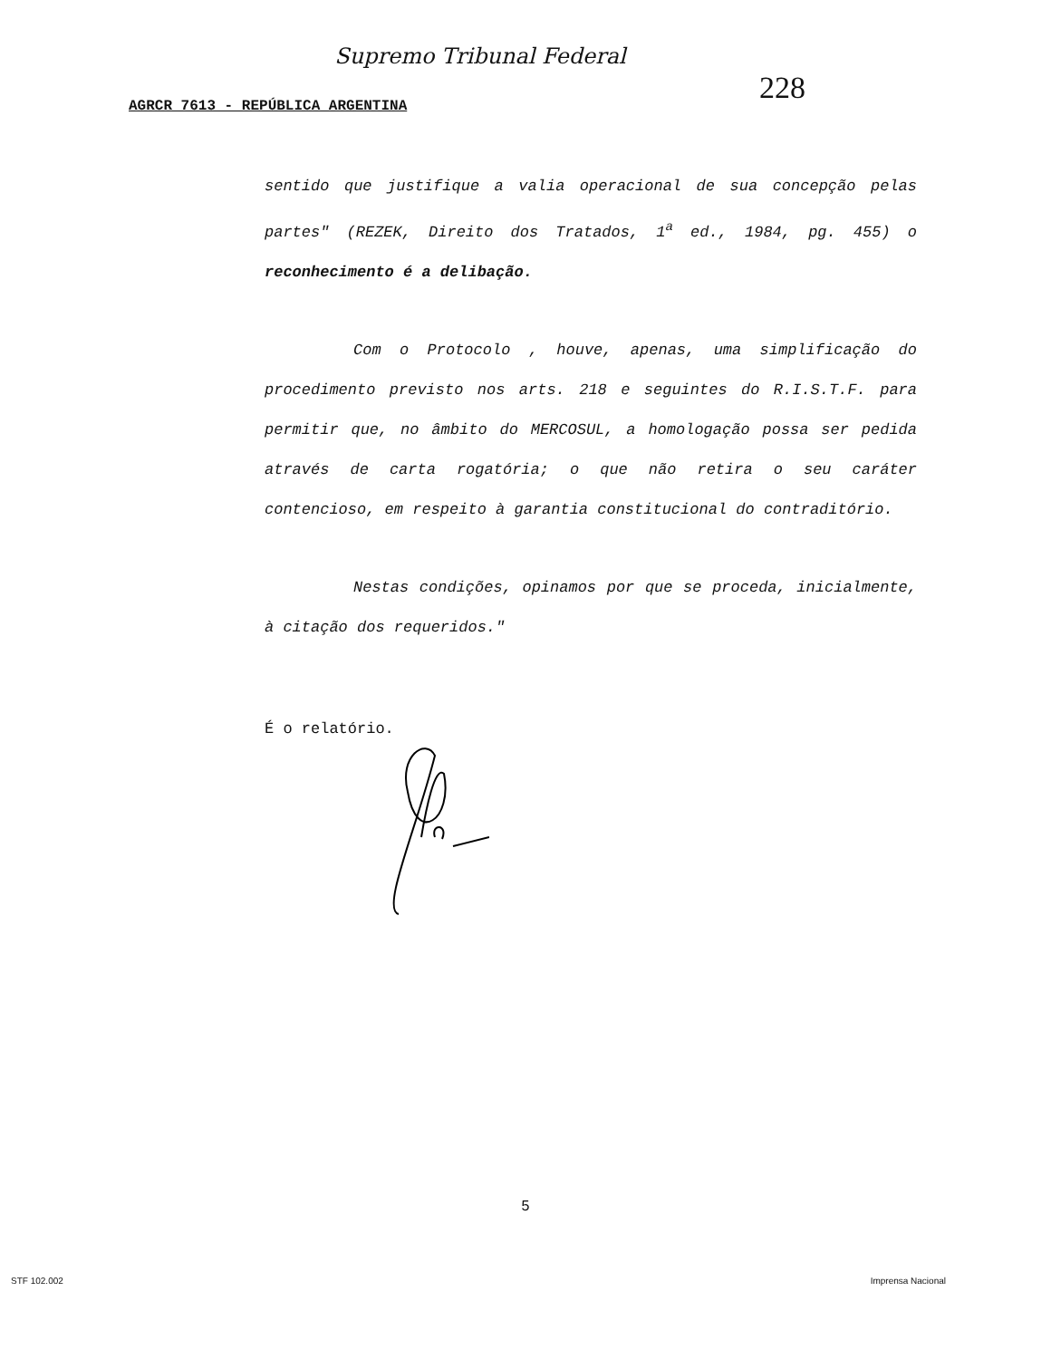Supremo Tribunal Federal
228
AGRCR 7613 - REPÚBLICA ARGENTINA
sentido que justifique a valia operacional de sua concepção pelas partes" (REZEK, Direito dos Tratados, 1<sup>a</sup> ed., 1984, pg. 455) o reconhecimento é a delibação.
Com o Protocolo , houve, apenas, uma simplificação do procedimento previsto nos arts. 218 e seguintes do R.I.S.T.F. para permitir que, no âmbito do MERCOSUL, a homologação possa ser pedida através de carta rogatória; o que não retira o seu caráter contencioso, em respeito à garantia constitucional do contraditório.
Nestas condições, opinamos por que se proceda, inicialmente, à citação dos requeridos."
É o relatório.
5
STF 102.002 Imprensa Nacional